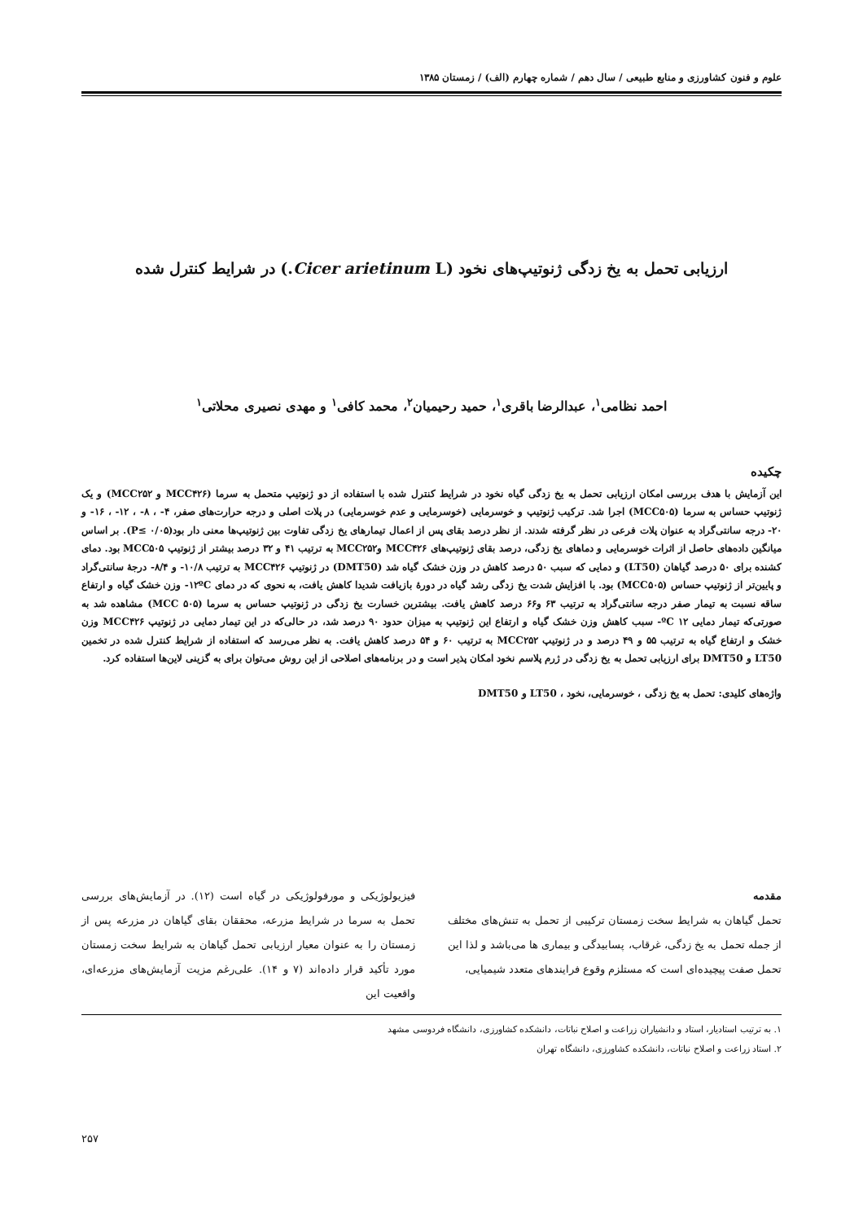علوم و فنون کشاورزی و منابع طبیعی / سال دهم / شماره چهارم (الف) / زمستان ۱۳۸۵
ارزیابی تحمل به یخ زدگی ژنوتیپ‌های نخود (Cicer arietinum L.) در شرایط کنترل شده
احمد نظامی<sup>۱</sup>، عبدالرضا باقری<sup>۱</sup>، حمید رحیمیان<sup>۲</sup>، محمد کافی<sup>۱</sup> و مهدی نصیری محلاتی<sup>۱</sup>
چکیده
این آزمایش با هدف بررسی امکان ارزیابی تحمل به یخ زدگی گیاه نخود در شرایط کنترل شده با استفاده از دو ژنوتیپ متحمل به سرما (MCC۴۲۶ و MCC۲۵۲) و یک ژنوتیپ حساس به سرما (MCC۵۰۵) اجرا شد. ترکیب ژنوتیپ و خوسرمایی (خوسرمایی و عدم خوسرمایی) در پلات اصلی و درجه حرارت‌های صفر، ۴- ، ۸- ، ۱۲- ، ۱۶- و ۲۰- درجه سانتی‌گراد به عنوان پلات فرعی در نظر گرفته شدند. از نظر درصد بقای پس از اعمال تیمارهای یخ زدگی تفاوت بین ژنوتیپ‌ها معنی دار بود(P≤ ۰/۰۵). بر اساس میانگین داده‌های حاصل از اثرات خوسرمایی و دماهای یخ زدگی، درصد بقای ژنوتیپ‌های MCC۴۲۶ وMCC۲۵۲ به ترتیب ۴۱ و ۳۲ درصد بیشتر از ژنوتیپ MCC۵۰۵ بود. دمای کشنده برای ۵۰ درصد گیاهان (LT50) و دمایی که سبب ۵۰ درصد کاهش در وزن خشک گیاه شد (DMT50) در ژنوتیپ MCC۴۲۶ به ترتیب ۱۰/۸- و ۸/۴- درجهٔ سانتی‌گراد و پایین‌تر از ژنوتیپ حساس (MCC۵۰۵) بود. با افزایش شدت یخ زدگی رشد گیاه در دورهٔ بازیافت شدیدا کاهش یافت، به نحوی که در دمای ۱۲ºC- وزن خشک گیاه و ارتفاع ساقه نسبت به تیمار صفر درجه سانتی‌گراد به ترتیب ۶۳ و۶۶ درصد کاهش یافت. بیشترین خسارت یخ زدگی در ژنوتیپ حساس به سرما (MCC ۵۰۵) مشاهده شد به صورتی‌که تیمار دمایی ۱۲ ºC- سبب کاهش وزن خشک گیاه و ارتفاع این ژنوتیپ به میزان حدود ۹۰ درصد شد، در حالی‌که در این تیمار دمایی در ژنوتیپ MCC۴۲۶ وزن خشک و ارتفاع گیاه به ترتیب ۵۵ و ۴۹ درصد و در ژنوتیپ MCC۲۵۲ به ترتیب ۶۰ و ۵۴ درصد کاهش یافت. به نظر می‌رسد که استفاده از شرایط کنترل شده در تخمین LT50 و DMT50 برای ارزیابی تحمل به یخ زدگی در ژرم پلاسم نخود امکان پذیر است و در برنامه‌های اصلاحی از این روش می‌توان برای به گزینی لاین‌ها استفاده کرد.
واژه‌های کلیدی: تحمل به یخ زدگی ، خوسرمایی، نخود ، LT50 و DMT50
مقدمه
تحمل گیاهان به شرایط سخت زمستان ترکیبی از تحمل به تنش‌های مختلف از جمله تحمل به یخ زدگی، غرقاب، پسابیدگی و بیماری ها می‌باشد و لذا این تحمل صفت پیچیده‌ای است که مستلزم وقوع فرایندهای متعدد شیمیایی،
فیزیولوژیکی و مورفولوژیکی در گیاه است (۱۲). در آزمایش‌های بررسی تحمل به سرما در شرایط مزرعه، محققان بقای گیاهان در مزرعه پس از زمستان را به عنوان معیار ارزیابی تحمل گیاهان به شرایط سخت زمستان مورد تأکید قرار داده‌اند (۷ و ۱۴). علی‌رغم مزیت آزمایش‌های مزرعه‌ای، واقعیت این
۱. به ترتیب استادیار، استاد و دانشیاران زراعت و اصلاح نباتات، دانشکده کشاورزی، دانشگاه فردوسی مشهد
۲. استاد زراعت و اصلاح نباتات، دانشکده کشاورزی، دانشگاه تهران
۲۵۷